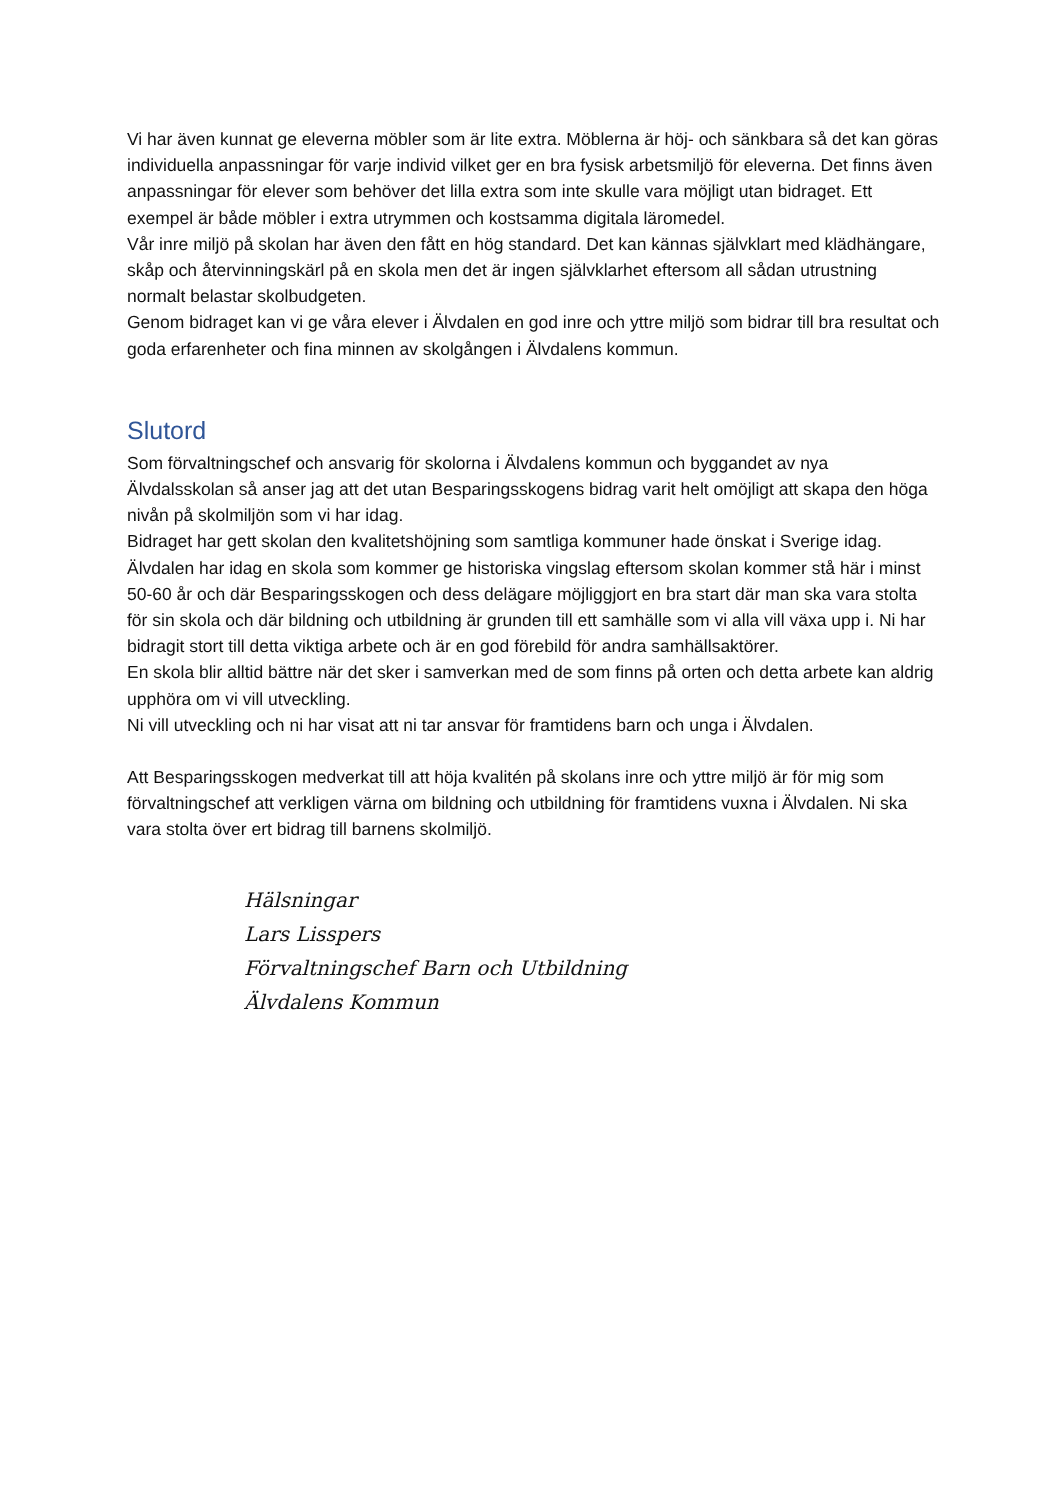Vi har även kunnat ge eleverna möbler som är lite extra. Möblerna är höj- och sänkbara så det kan göras individuella anpassningar för varje individ vilket ger en bra fysisk arbetsmiljö för eleverna. Det finns även anpassningar för elever som behöver det lilla extra som inte skulle vara möjligt utan bidraget. Ett exempel är både möbler i extra utrymmen och kostsamma digitala läromedel.
Vår inre miljö på skolan har även den fått en hög standard. Det kan kännas självklart med klädhängare, skåp och återvinningskärl på en skola men det är ingen självklarhet eftersom all sådan utrustning normalt belastar skolbudgeten.
Genom bidraget kan vi ge våra elever i Älvdalen en god inre och yttre miljö som bidrar till bra resultat och goda erfarenheter och fina minnen av skolgången i Älvdalens kommun.
Slutord
Som förvaltningschef och ansvarig för skolorna i Älvdalens kommun och byggandet av nya Älvdalsskolan så anser jag att det utan Besparingsskogens bidrag varit helt omöjligt att skapa den höga nivån på skolmiljön som vi har idag.
Bidraget har gett skolan den kvalitetshöjning som samtliga kommuner hade önskat i Sverige idag. Älvdalen har idag en skola som kommer ge historiska vingslag eftersom skolan kommer stå här i minst 50-60 år och där Besparingsskogen och dess delägare möjliggjort en bra start där man ska vara stolta för sin skola och där bildning och utbildning är grunden till ett samhälle som vi alla vill växa upp i. Ni har bidragit stort till detta viktiga arbete och är en god förebild för andra samhällsaktörer.
En skola blir alltid bättre när det sker i samverkan med de som finns på orten och detta arbete kan aldrig upphöra om vi vill utveckling.
Ni vill utveckling och ni har visat att ni tar ansvar för framtidens barn och unga i Älvdalen.
Att Besparingsskogen medverkat till att höja kvalitén på skolans inre och yttre miljö är för mig som förvaltningschef att verkligen värna om bildning och utbildning för framtidens vuxna i Älvdalen. Ni ska vara stolta över ert bidrag till barnens skolmiljö.
Hälsningar
Lars Lisspers
Förvaltningschef Barn och Utbildning
Älvdalens Kommun